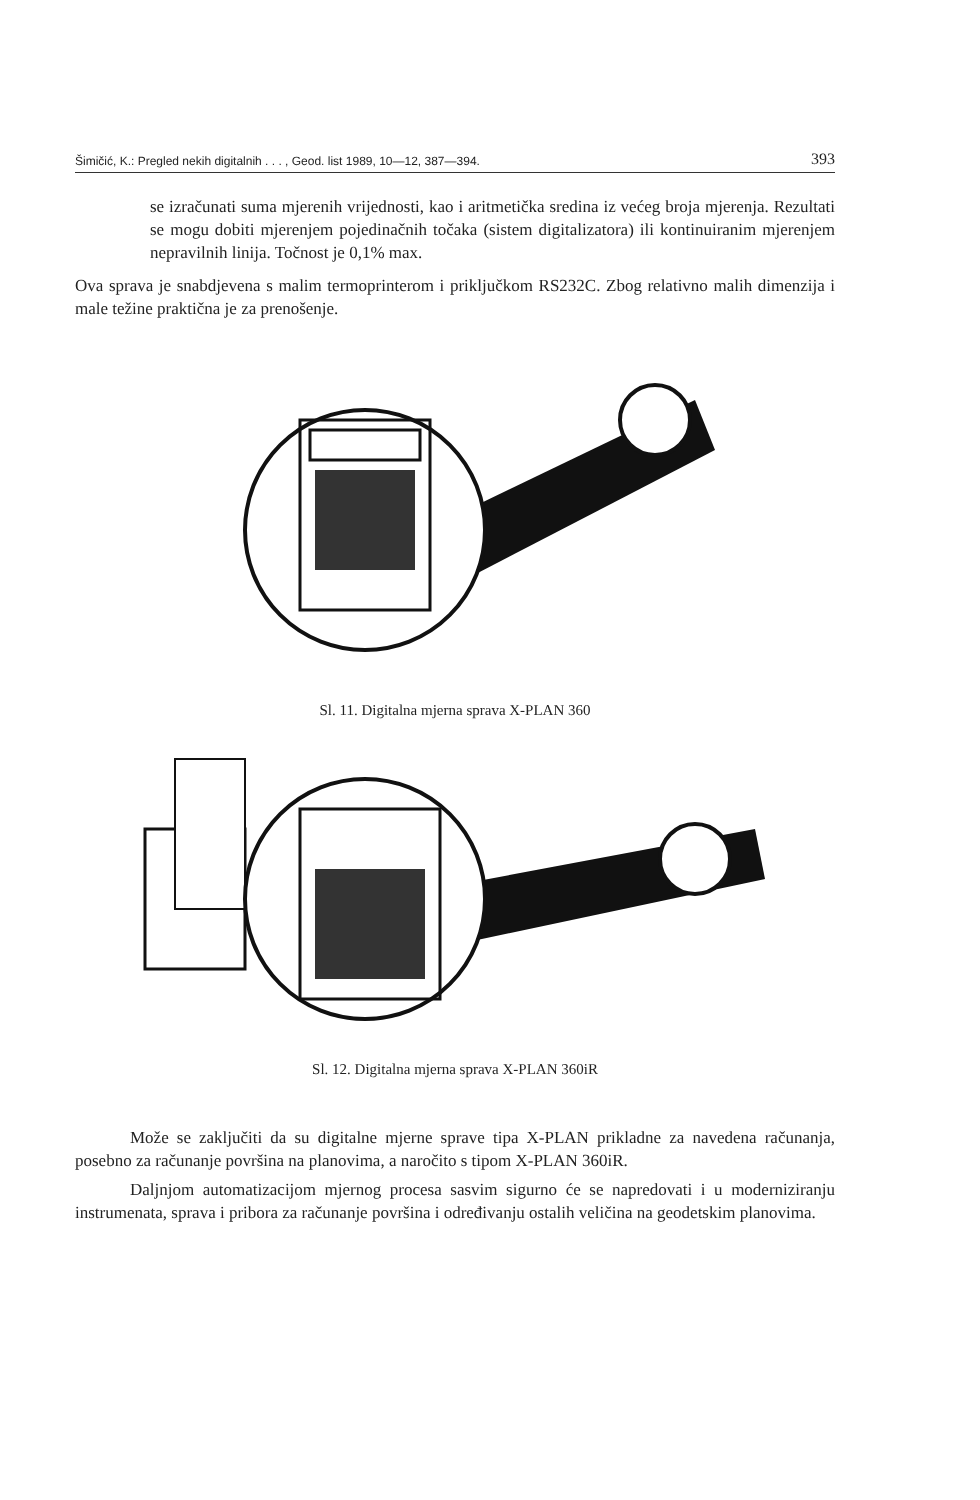Šimičić, K.: Pregled nekih digitalnih . . . , Geod. list 1989, 10—12, 387—394. 393
se izračunati suma mjerenih vrijednosti, kao i aritmetička sredina iz većeg broja mjerenja. Rezultati se mogu dobiti mjerenjem pojedinačnih točaka (sistem digitalizatora) ili kontinuiranim mjerenjem nepravilnih linija. Točnost je 0,1% max.
Ova sprava je snabdjevena s malim termoprinterom i priključkom RS232C. Zbog relativno malih dimenzija i male težine praktična je za prenošenje.
Sl. 11. Digitalna mjerna sprava X-PLAN 360
Sl. 12. Digitalna mjerna sprava X-PLAN 360iR
Može se zaključiti da su digitalne mjerne sprave tipa X-PLAN prikladne za navedena računanja, posebno za računanje površina na planovima, a naročito s tipom X-PLAN 360iR.
Daljnjom automatizacijom mjernog procesa sasvim sigurno će se napredovati i u moderniziranju instrumenata, sprava i pribora za računanje površina i određivanju ostalih veličina na geodetskim planovima.